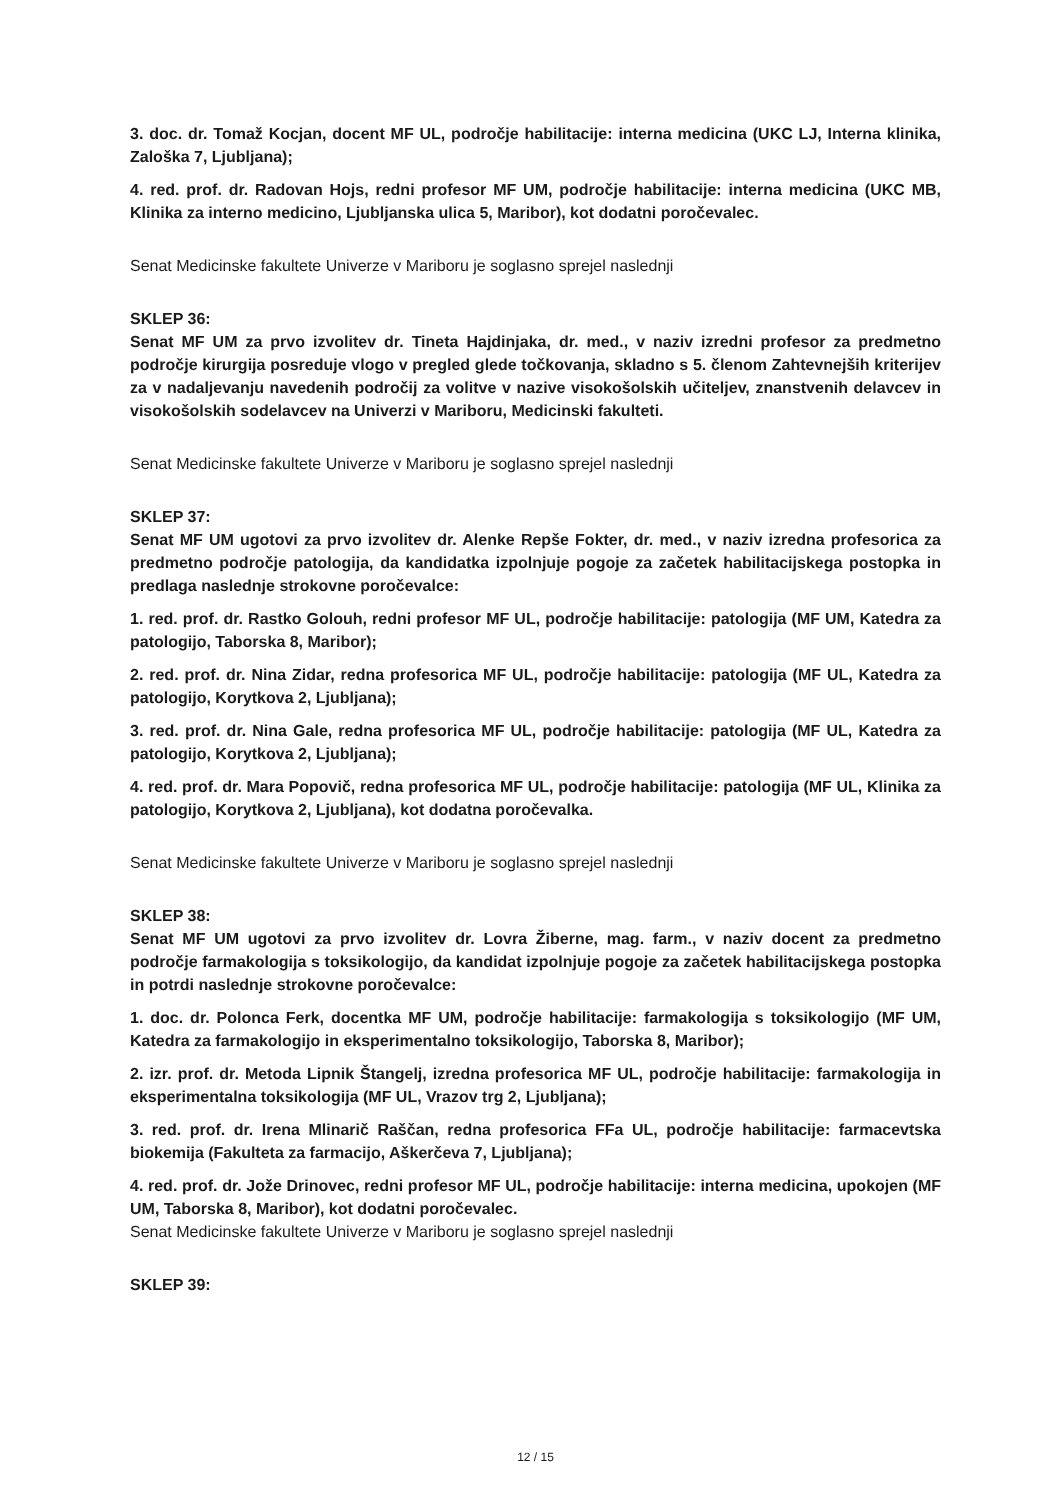3. doc. dr. Tomaž Kocjan, docent MF UL, področje habilitacije: interna medicina (UKC LJ, Interna klinika, Zaloška 7, Ljubljana);
4. red. prof. dr. Radovan Hojs, redni profesor MF UM, področje habilitacije: interna medicina (UKC MB, Klinika za interno medicino, Ljubljanska ulica 5, Maribor), kot dodatni poročevalec.
Senat Medicinske fakultete Univerze v Mariboru je soglasno sprejel naslednji
SKLEP 36:
Senat MF UM za prvo izvolitev dr. Tineta Hajdinjaka, dr. med., v naziv izredni profesor za predmetno področje kirurgija posreduje vlogo v pregled glede točkovanja, skladno s 5. členom Zahtevnejših kriterijev za v nadaljevanju navedenih področij za volitve v nazive visokošolskih učiteljev, znanstvenih delavcev in visokošolskih sodelavcev na Univerzi v Mariboru, Medicinski fakulteti.
Senat Medicinske fakultete Univerze v Mariboru je soglasno sprejel naslednji
SKLEP 37:
Senat MF UM ugotovi za prvo izvolitev dr. Alenke Repše Fokter, dr. med., v naziv izredna profesorica za predmetno področje patologija, da kandidatka izpolnjuje pogoje za začetek habilitacijskega postopka in predlaga naslednje strokovne poročevalce:
1. red. prof. dr. Rastko Golouh, redni profesor MF UL, področje habilitacije: patologija (MF UM, Katedra za patologijo, Taborska 8, Maribor);
2. red. prof. dr. Nina Zidar, redna profesorica MF UL, področje habilitacije: patologija (MF UL, Katedra za patologijo, Korytkova 2, Ljubljana);
3. red. prof. dr. Nina Gale, redna profesorica MF UL, področje habilitacije: patologija (MF UL, Katedra za patologijo, Korytkova 2, Ljubljana);
4. red. prof. dr. Mara Popovič, redna profesorica MF UL, področje habilitacije: patologija (MF UL, Klinika za patologijo, Korytkova 2, Ljubljana), kot dodatna poročevalka.
Senat Medicinske fakultete Univerze v Mariboru je soglasno sprejel naslednji
SKLEP 38:
Senat MF UM ugotovi za prvo izvolitev dr. Lovra Žiberne, mag. farm., v naziv docent za predmetno področje farmakologija s toksikologijo, da kandidat izpolnjuje pogoje za začetek habilitacijskega postopka in potrdi naslednje strokovne poročevalce:
1. doc. dr. Polonca Ferk, docentka MF UM, področje habilitacije: farmakologija s toksikologijo (MF UM, Katedra za farmakologijo in eksperimentalno toksikologijo, Taborska 8, Maribor);
2. izr. prof. dr. Metoda Lipnik Štangelj, izredna profesorica MF UL, področje habilitacije: farmakologija in eksperimentalna toksikologija (MF UL, Vrazov trg 2, Ljubljana);
3. red. prof. dr. Irena Mlinarič Raščan, redna profesorica FFa UL, področje habilitacije: farmacevtska biokemija (Fakulteta za farmacijo, Aškerčeva 7, Ljubljana);
4. red. prof. dr. Jože Drinovec, redni profesor MF UL, področje habilitacije: interna medicina, upokojen (MF UM, Taborska 8, Maribor), kot dodatni poročevalec.
Senat Medicinske fakultete Univerze v Mariboru je soglasno sprejel naslednji
SKLEP 39:
12 / 15